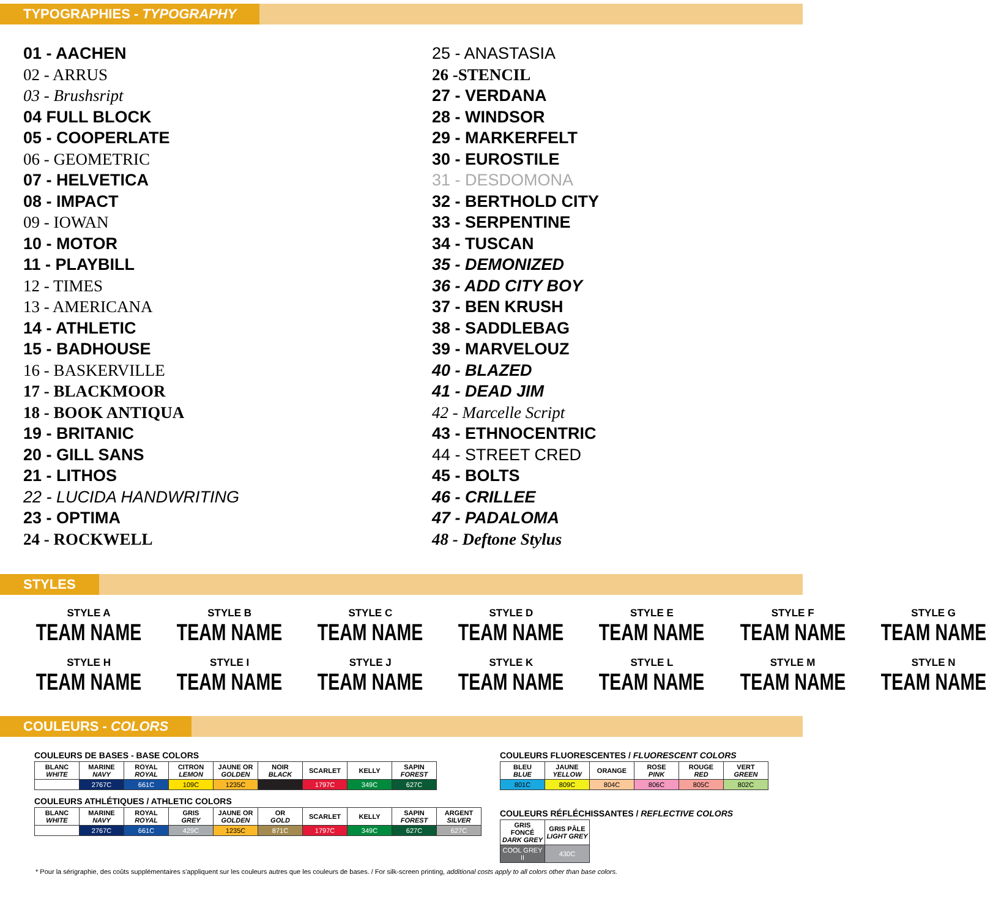TYPOGRAPHIES - TYPOGRAPHY
01 - AACHEN
02 - ARRUS
03 - Brushsript
04 FULL BLOCK
05 - COOPERLATE
06 - GEOMETRIC
07 - HELVETICA
08 - IMPACT
09 - IOWAN
10 - MOTOR
11 - PLAYBILL
12 - TIMES
13 - AMERICANA
14 - ATHLETIC
15 - BADHOUSE
16 - BASKERVILLE
17 - BLACKMOOR
18 - BOOK ANTIQUA
19 - BRITANIC
20 - GILL SANS
21 - LITHOS
22 - LUCIDA HANDWRITING
23 - OPTIMA
24 - ROCKWELL
25 - ANASTASIA
26 -STENCIL
27 - VERDANA
28 - WINDSOR
29 - MARKERFELT
30 - EUROSTILE
31 - DESDOMONA
32 - BERTHOLD CITY
33 - SERPENTINE
34 - TUSCAN
35 - DEMONIZED
36 - ADD CITY BOY
37 - BEN KRUSH
38 - SADDLEBAG
39 - MARVELOUZ
40 - BLAZED
41 - DEAD JIM
42 - Marcelle Script
43 - ETHNOCENTRIC
44 - STREET CRED
45 - BOLTS
46 - CRILLEE
47 - PADALOMA
48 - Deftone Stylus
STYLES
STYLE A
TEAM NAME
STYLE B
TEAM NAME
STYLE C
TEAM NAME
STYLE D
TEAM NAME
STYLE E
TEAM NAME
STYLE F
TEAM NAME
STYLE G
TEAM NAME
STYLE H
TEAM NAME
STYLE I
TEAM NAME
STYLE J
TEAM NAME
STYLE K
TEAM NAME
STYLE L
TEAM NAME
STYLE M
TEAM NAME
STYLE N
TEAM NAME
COULEURS - COLORS
COULEURS DE BASES - BASE COLORS
| BLANC WHITE | MARINE NAVY | ROYAL ROYAL | CITRON LEMON | JAUNE OR GOLDEN | NOIR BLACK | SCARLET | KELLY | SAPIN FOREST |
| --- | --- | --- | --- | --- | --- | --- | --- | --- |
| | 2767C | 661C | 109C | 1235C | | 1797C | 349C | 627C |
COULEURS ATHLÉTIQUES / ATHLETIC COLORS
| BLANC WHITE | MARINE NAVY | ROYAL ROYAL | GRIS GREY | JAUNE OR GOLDEN | OR GOLD | SCARLET | KELLY | SAPIN FOREST | ARGENT SILVER |
| --- | --- | --- | --- | --- | --- | --- | --- | --- | --- |
| | 2767C | 661C | 429C | 1235C | 871C | 1797C | 349C | 627C | 627C |
COULEURS FLUORESCENTES / FLUORESCENT COLORS
| BLEU BLUE | JAUNE YELLOW | ORANGE | ROSE PINK | ROUGE RED | VERT GREEN |
| --- | --- | --- | --- | --- | --- |
| 801C | 809C | 804C | 806C | 805C | 802C |
COULEURS RÉFLÉCHISSANTES / REFLECTIVE COLORS
| GRIS FONCÉ DARK GREY | GRIS PÂLE LIGHT GREY |
| --- | --- |
| COOL GREY II | 430C |
* Pour la sérigraphie, des coûts supplémentaires s'appliquent sur les couleurs autres que les couleurs de bases. / For silk-screen printing, additional costs apply to all colors other than base colors.